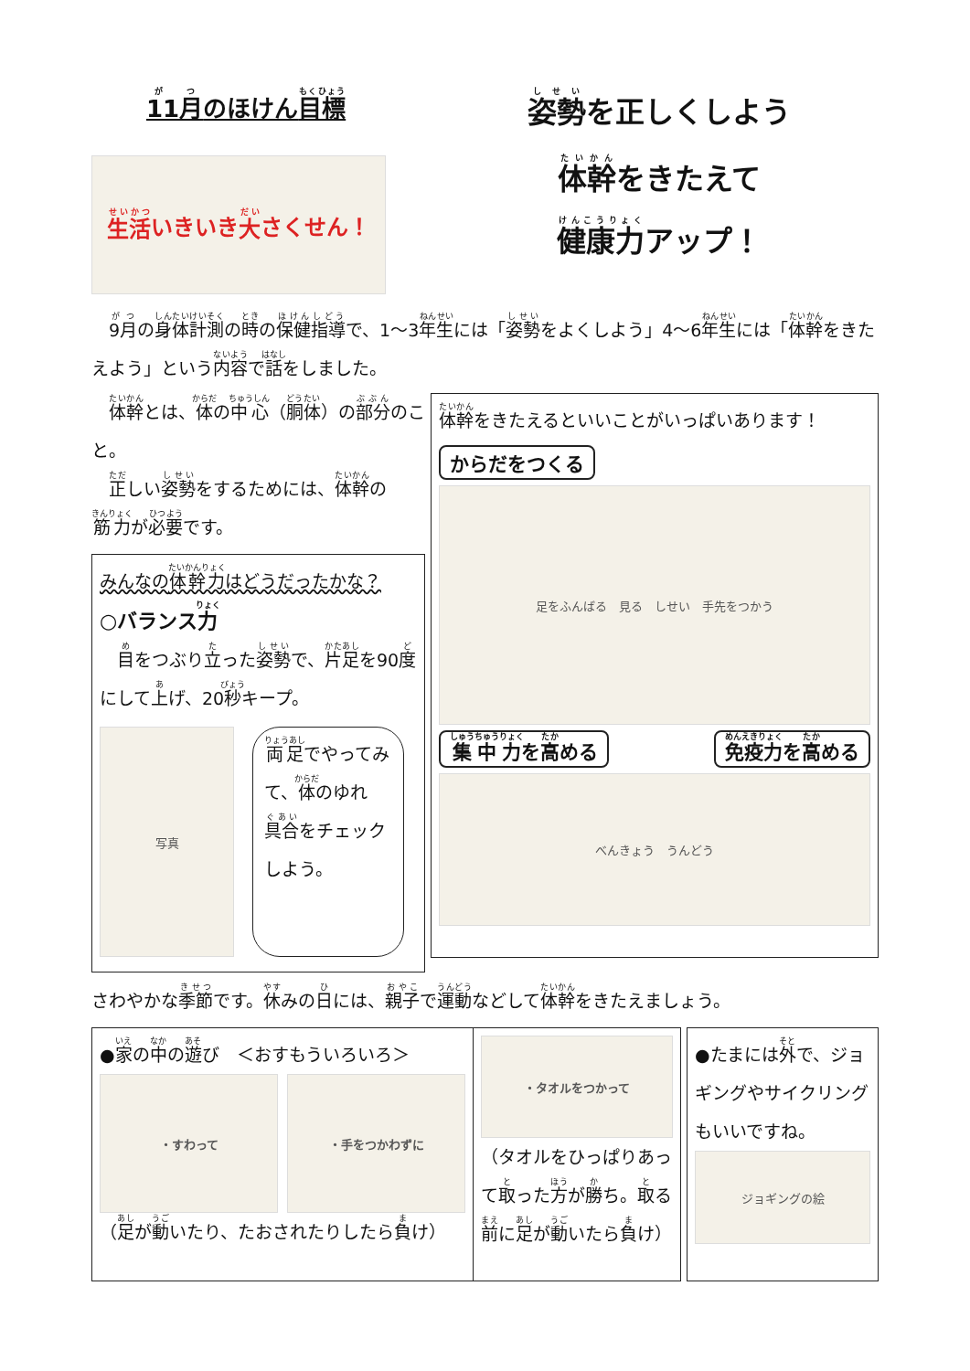11月のほけん目標
生活 いきいき 大 さくせん！
姿勢を正しくしよう
体幹をきたえて
健康力アップ！
　9月の身体計測の時の保健指導で、1～3年生には「姿勢をよくしよう」4～6年生には「体幹をきたえよう」という内容で話をしました。
　体幹とは、体の中心（胴体）の部分のこと。
　正しい姿勢をするためには、体幹の筋力が必要です。
みんなの体幹力はどうだったかな？
○バランス力
　目をつぶり立った姿勢で、片足を90度にして上げ、20秒キープ。
写真
両足でやってみて、体のゆれ具合をチェックしよう。
体幹をきたえるといいことがいっぱいあります！
からだをつくる
足をふんばる　見る　しせい　手先をつかう
集中力を高める 免疫力を高める
べんきょう　うんどう
さわやかな季節です。休みの日には、親子で運動などして体幹をきたえましょう。
●家の中の遊び　＜おすもういろいろ＞
・すわって ・手をつかわずに
（足が動いたり、たおされたりしたら負け）
・タオルをつかって
（タオルをひっぱりあって取った方が勝ち。取る前に足が動いたら負け）
●たまには外で、ジョギングやサイクリングもいいですね。
ジョギングの絵